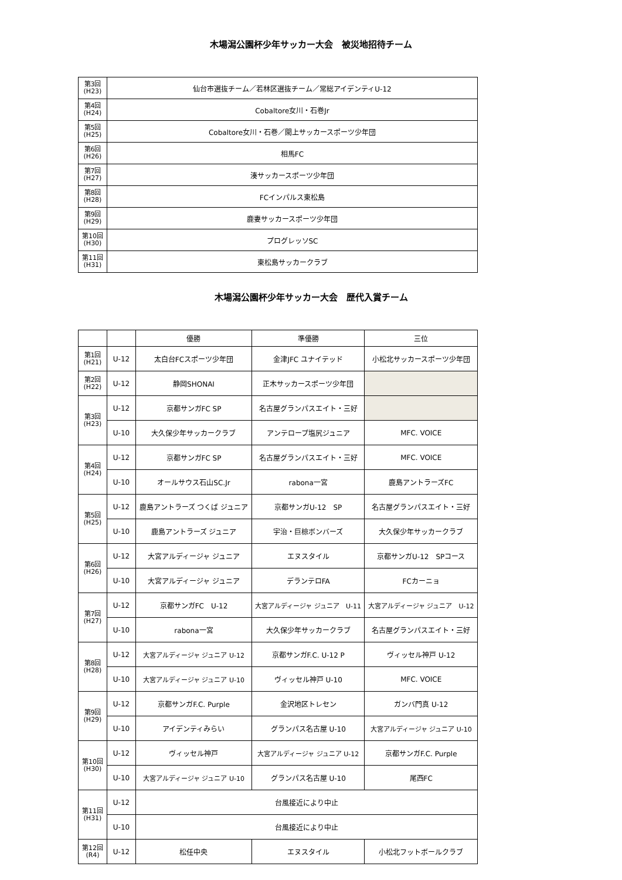木場潟公園杯少年サッカー大会　被災地招待チーム
| 第3回 (H23) | 仙台市選抜チーム／若林区選抜チーム／常総アイデンティU-12 |
| 第4回 (H24) | Cobaltore女川・石巻Jr |
| 第5回 (H25) | Cobaltore女川・石巻／閖上サッカースポーツ少年団 |
| 第6回 (H26) | 相馬FC |
| 第7回 (H27) | 湊サッカースポーツ少年団 |
| 第8回 (H28) | FCインパルス東松島 |
| 第9回 (H29) | 鹿妻サッカースポーツ少年団 |
| 第10回 (H30) | プログレッソSC |
| 第11回 (H31) | 東松島サッカークラブ |
木場潟公園杯少年サッカー大会　歴代入賞チーム
| | | 優勝 | 準優勝 | 三位 |
| --- | --- | --- | --- | --- |
| 第1回 (H21) | U-12 | 太白台FCスポーツ少年団 | 金津JFC ユナイテッド | 小松北サッカースポーツ少年団 |
| 第2回 (H22) | U-12 | 静岡SHONAI | 正木サッカースポーツ少年団 | |
| 第3回 (H23) | U-12 | 京都サンガFC SP | 名古屋グランパスエイト・三好 | |
| | U-10 | 大久保少年サッカークラブ | アンテロープ塩尻ジュニア | MFC. VOICE |
| 第4回 (H24) | U-12 | 京都サンガFC SP | 名古屋グランパスエイト・三好 | MFC. VOICE |
| | U-10 | オールサウス石山SC.Jr | rabona一宮 | 鹿島アントラーズFC |
| 第5回 (H25) | U-12 | 鹿島アントラーズ つくば ジュニア | 京都サンガU-12 SP | 名古屋グランパスエイト・三好 |
| | U-10 | 鹿島アントラーズ ジュニア | 宇治・巨椋ボンバーズ | 大久保少年サッカークラブ |
| 第6回 (H26) | U-12 | 大宮アルディージャ ジュニア | エヌスタイル | 京都サンガU-12 SPコース |
| | U-10 | 大宮アルディージャ ジュニア | デランテロFA | FCカーニョ |
| 第7回 (H27) | U-12 | 京都サンガFC U-12 | 大宮アルディージャ ジュニア U-11 | 大宮アルディージャ ジュニア U-12 |
| | U-10 | rabona一宮 | 大久保少年サッカークラブ | 名古屋グランパスエイト・三好 |
| 第8回 (H28) | U-12 | 大宮アルディージャ ジュニア U-12 | 京都サンガF.C. U-12 P | ヴィッセル神戸 U-12 |
| | U-10 | 大宮アルディージャ ジュニア U-10 | ヴィッセル神戸 U-10 | MFC. VOICE |
| 第9回 (H29) | U-12 | 京都サンガF.C. Purple | 金沢地区トレセン | ガンバ門真 U-12 |
| | U-10 | アイデンティみらい | グランパス名古屋 U-10 | 大宮アルディージャ ジュニア U-10 |
| 第10回 (H30) | U-12 | ヴィッセル神戸 | 大宮アルディージャ ジュニア U-12 | 京都サンガF.C. Purple |
| | U-10 | 大宮アルディージャ ジュニア U-10 | グランパス名古屋 U-10 | 尾西FC |
| 第11回 (H31) | U-12 | 台風接近により中止 | | |
| | U-10 | 台風接近により中止 | | |
| 第12回 (R4) | U-12 | 松任中央 | エヌスタイル | 小松北フットボールクラブ |